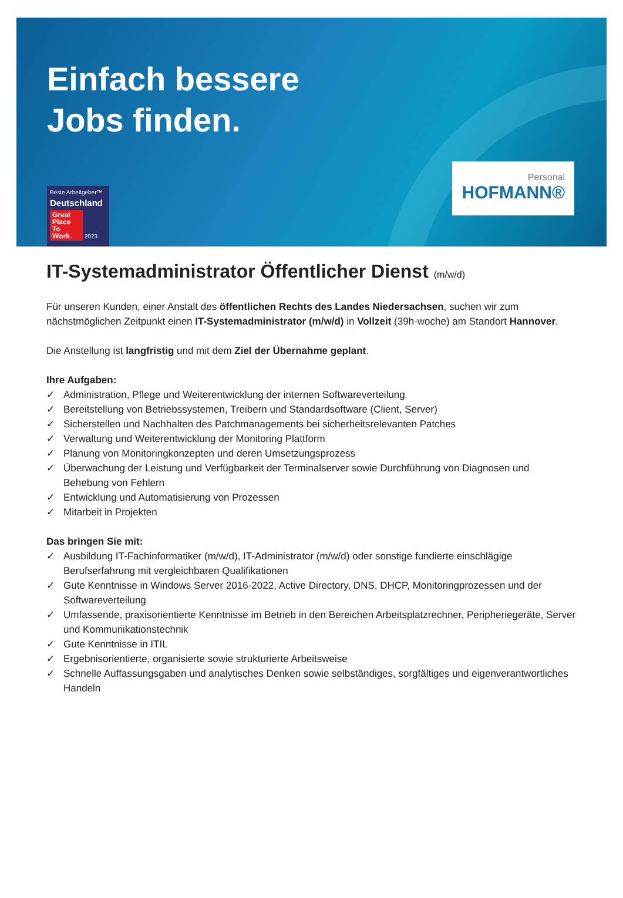Einfach bessere
Jobs finden.
Beste Arbeitgeber™
Deutschland
Great Place To Work. 2023
Personal
HOFMANN®
IT-Systemadministrator Öffentlicher Dienst (m/w/d)
Für unseren Kunden, einer Anstalt des öffentlichen Rechts des Landes Niedersachsen, suchen wir zum nächstmöglichen Zeitpunkt einen IT-Systemadministrator (m/w/d) in Vollzeit (39h-woche) am Standort Hannover.
Die Anstellung ist langfristig und mit dem Ziel der Übernahme geplant.
Ihre Aufgaben:
✓ Administration, Pflege und Weiterentwicklung der internen Softwareverteilung
✓ Bereitstellung von Betriebssystemen, Treibern und Standardsoftware (Client, Server)
✓ Sicherstellen und Nachhalten des Patchmanagements bei sicherheitsrelevanten Patches
✓ Verwaltung und Weiterentwicklung der Monitoring Plattform
✓ Planung von Monitoringkonzepten und deren Umsetzungsprozess
✓ Überwachung der Leistung und Verfügbarkeit der Terminalserver sowie Durchführung von Diagnosen und Behebung von Fehlern
✓ Entwicklung und Automatisierung von Prozessen
✓ Mitarbeit in Projekten
Das bringen Sie mit:
✓ Ausbildung IT-Fachinformatiker (m/w/d), IT-Administrator (m/w/d) oder sonstige fundierte einschlägige Berufserfahrung mit vergleichbaren Qualifikationen
✓ Gute Kenntnisse in Windows Server 2016-2022, Active Directory, DNS, DHCP, Monitoringprozessen und der Softwareverteilung
✓ Umfassende, praxisorientierte Kenntnisse im Betrieb in den Bereichen Arbeitsplatzrechner, Peripheriegeräte, Server und Kommunikationstechnik
✓ Gute Kenntnisse in ITIL
✓ Ergebnisorientierte, organisierte sowie strukturierte Arbeitsweise
✓ Schnelle Auffassungsgaben und analytisches Denken sowie selbständiges, sorgfältiges und eigenverantwortliches Handeln